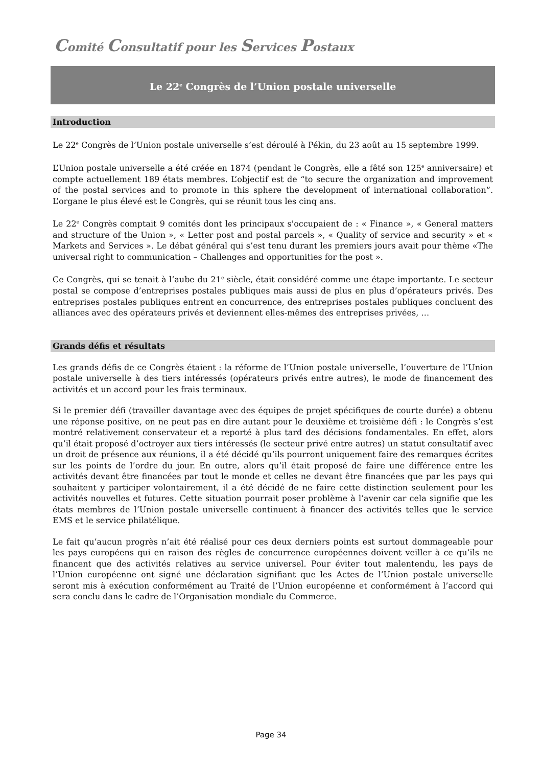Comité Consultatif pour les Services Postaux
Le 22<sup>e</sup> Congrès de l’Union postale universelle
Introduction
Le 22<sup>e</sup> Congrès de l’Union postale universelle s’est déroulé à Pékin, du 23 août au 15 septembre 1999.
L’Union postale universelle a été créée en 1874 (pendant le Congrès, elle a fêté son 125<sup>e</sup> anniversaire) et compte actuellement 189 états membres. L’objectif est de “to secure the organization and improvement of the postal services and to promote in this sphere the development of international collaboration”. L’organe le plus élevé est le Congrès, qui se réunit tous les cinq ans.
Le 22<sup>e</sup> Congrès comptait 9 comités dont les principaux s'occupaient de : « Finance », « General matters and structure of the Union », « Letter post and postal parcels », « Quality of service and security » et « Markets and Services ». Le débat général qui s’est tenu durant les premiers jours avait pour thème «The universal right to communication – Challenges and opportunities for the post ».
Ce Congrès, qui se tenait à l’aube du 21<sup>e</sup> siècle, était considéré comme une étape importante. Le secteur postal se compose d’entreprises postales publiques mais aussi de plus en plus d’opérateurs privés. Des entreprises postales publiques entrent en concurrence, des entreprises postales publiques concluent des alliances avec des opérateurs privés et deviennent elles-mêmes des entreprises privées, …
Grands défis et résultats
Les grands défis de ce Congrès étaient : la réforme de l’Union postale universelle, l’ouverture de l’Union postale universelle à des tiers intéressés (opérateurs privés entre autres), le mode de financement des activités et un accord pour les frais terminaux.
Si le premier défi (travailler davantage avec des équipes de projet spécifiques de courte durée) a obtenu une réponse positive, on ne peut pas en dire autant pour le deuxième et troisième défi : le Congrès s’est montré relativement conservateur et a reporté à plus tard des décisions fondamentales. En effet, alors qu’il était proposé d’octroyer aux tiers intéressés (le secteur privé entre autres) un statut consultatif avec un droit de présence aux réunions, il a été décidé qu’ils pourront uniquement faire des remarques écrites sur les points de l’ordre du jour. En outre, alors qu’il était proposé de faire une différence entre les activités devant être financées par tout le monde et celles ne devant être financées que par les pays qui souhaitent y participer volontairement, il a été décidé de ne faire cette distinction seulement pour les activités nouvelles et futures. Cette situation pourrait poser problème à l’avenir car cela signifie que les états membres de l’Union postale universelle continuent à financer des activités telles que le service EMS et le service philatélique.
Le fait qu’aucun progrès n’ait été réalisé pour ces deux derniers points est surtout dommageable pour les pays européens qui en raison des règles de concurrence européennes doivent veiller à ce qu’ils ne financent que des activités relatives au service universel. Pour éviter tout malentendu, les pays de l’Union européenne ont signé une déclaration signifiant que les Actes de l’Union postale universelle seront mis à exécution conformément au Traité de l’Union européenne et conformément à l’accord qui sera conclu dans le cadre de l’Organisation mondiale du Commerce.
Page 34